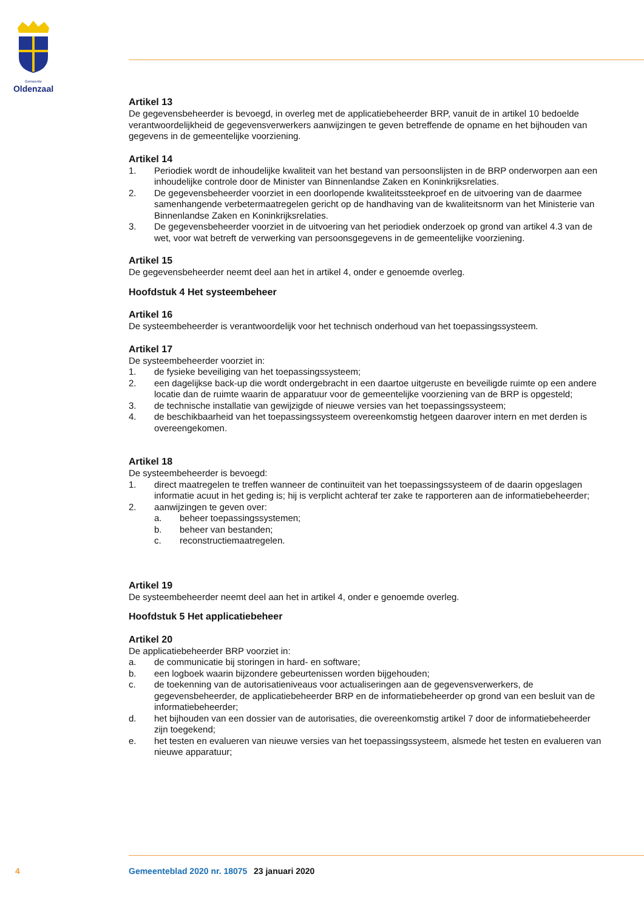Gemeente
Oldenzaal
Artikel 13
De gegevensbeheerder is bevoegd, in overleg met de applicatiebeheerder BRP, vanuit de in artikel 10 bedoelde verantwoordelijkheid de gegevensverwerkers aanwijzingen te geven betreffende de opname en het bijhouden van gegevens in de gemeentelijke voorziening.
Artikel 14
1. Periodiek wordt de inhoudelijke kwaliteit van het bestand van persoonslijsten in de BRP onderworpen aan een inhoudelijke controle door de Minister van Binnenlandse Zaken en Koninkrijksrelaties.
2. De gegevensbeheerder voorziet in een doorlopende kwaliteitssteekproef en de uitvoering van de daarmee samenhangende verbetermaatregelen gericht op de handhaving van de kwaliteitsnorm van het Ministerie van Binnenlandse Zaken en Koninkrijksrelaties.
3. De gegevensbeheerder voorziet in de uitvoering van het periodiek onderzoek op grond van artikel 4.3 van de wet, voor wat betreft de verwerking van persoonsgegevens in de gemeentelijke voorziening.
Artikel 15
De gegevensbeheerder neemt deel aan het in artikel 4, onder e genoemde overleg.
Hoofdstuk 4 Het systeembeheer
Artikel 16
De systeembeheerder is verantwoordelijk voor het technisch onderhoud van het toepassingssysteem.
Artikel 17
De systeembeheerder voorziet in:
1. de fysieke beveiliging van het toepassingssysteem;
2. een dagelijkse back-up die wordt ondergebracht in een daartoe uitgeruste en beveiligde ruimte op een andere locatie dan de ruimte waarin de apparatuur voor de gemeentelijke voorziening van de BRP is opgesteld;
3. de technische installatie van gewijzigde of nieuwe versies van het toepassingssysteem;
4. de beschikbaarheid van het toepassingssysteem overeenkomstig hetgeen daarover intern en met derden is overeengekomen.
Artikel 18
De systeembeheerder is bevoegd:
1. direct maatregelen te treffen wanneer de continuïteit van het toepassingssysteem of de daarin opgeslagen informatie acuut in het geding is; hij is verplicht achteraf ter zake te rapporteren aan de informatiebeheerder;
2. aanwijzingen te geven over:
a. beheer toepassingssystemen;
b. beheer van bestanden;
c. reconstructiemaatregelen.
Artikel 19
De systeembeheerder neemt deel aan het in artikel 4, onder e genoemde overleg.
Hoofdstuk 5 Het applicatiebeheer
Artikel 20
De applicatiebeheerder BRP voorziet in:
a. de communicatie bij storingen in hard- en software;
b. een logboek waarin bijzondere gebeurtenissen worden bijgehouden;
c. de toekenning van de autorisatieniveaus voor actualiseringen aan de gegevensverwerkers, de gegevensbeheerder, de applicatiebeheerder BRP en de informatiebeheerder op grond van een besluit van de informatiebeheerder;
d. het bijhouden van een dossier van de autorisaties, die overeenkomstig artikel 7 door de informatiebeheerder zijn toegekend;
e. het testen en evalueren van nieuwe versies van het toepassingssysteem, alsmede het testen en evalueren van nieuwe apparatuur;
4 Gemeenteblad 2020 nr. 18075 23 januari 2020